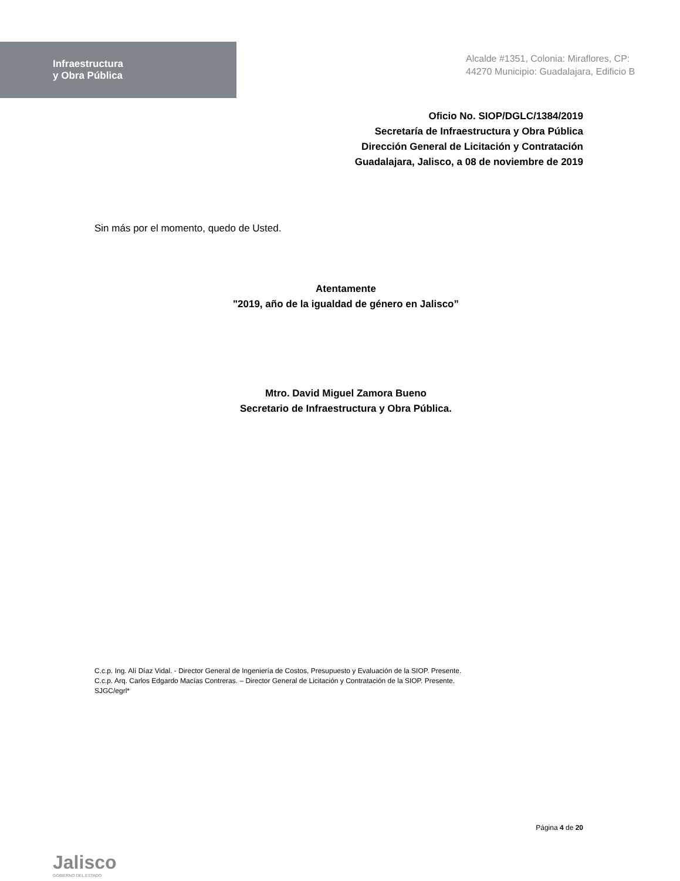Infraestructura
y Obra Pública
Alcalde #1351, Colonia: Miraflores, CP: 44270 Municipio: Guadalajara, Edificio B
Oficio No. SIOP/DGLC/1384/2019
Secretaría de Infraestructura y Obra Pública
Dirección General de Licitación y Contratación
Guadalajara, Jalisco, a 08 de noviembre de 2019
Sin más por el momento, quedo de Usted.
Atentamente
"2019, año de la igualdad de género en Jalisco”
Mtro. David Miguel Zamora Bueno
Secretario de Infraestructura y Obra Pública.
C.c.p. Ing. Alí Díaz Vidal. - Director General de Ingeniería de Costos, Presupuesto y Evaluación de la SIOP. Presente.
C.c.p. Arq. Carlos Edgardo Macías Contreras. – Director General de Licitación y Contratación de la SIOP. Presente.
SJGC/egrl*
Jalisco
GOBIERNO DEL ESTADO
Página 4 de 20